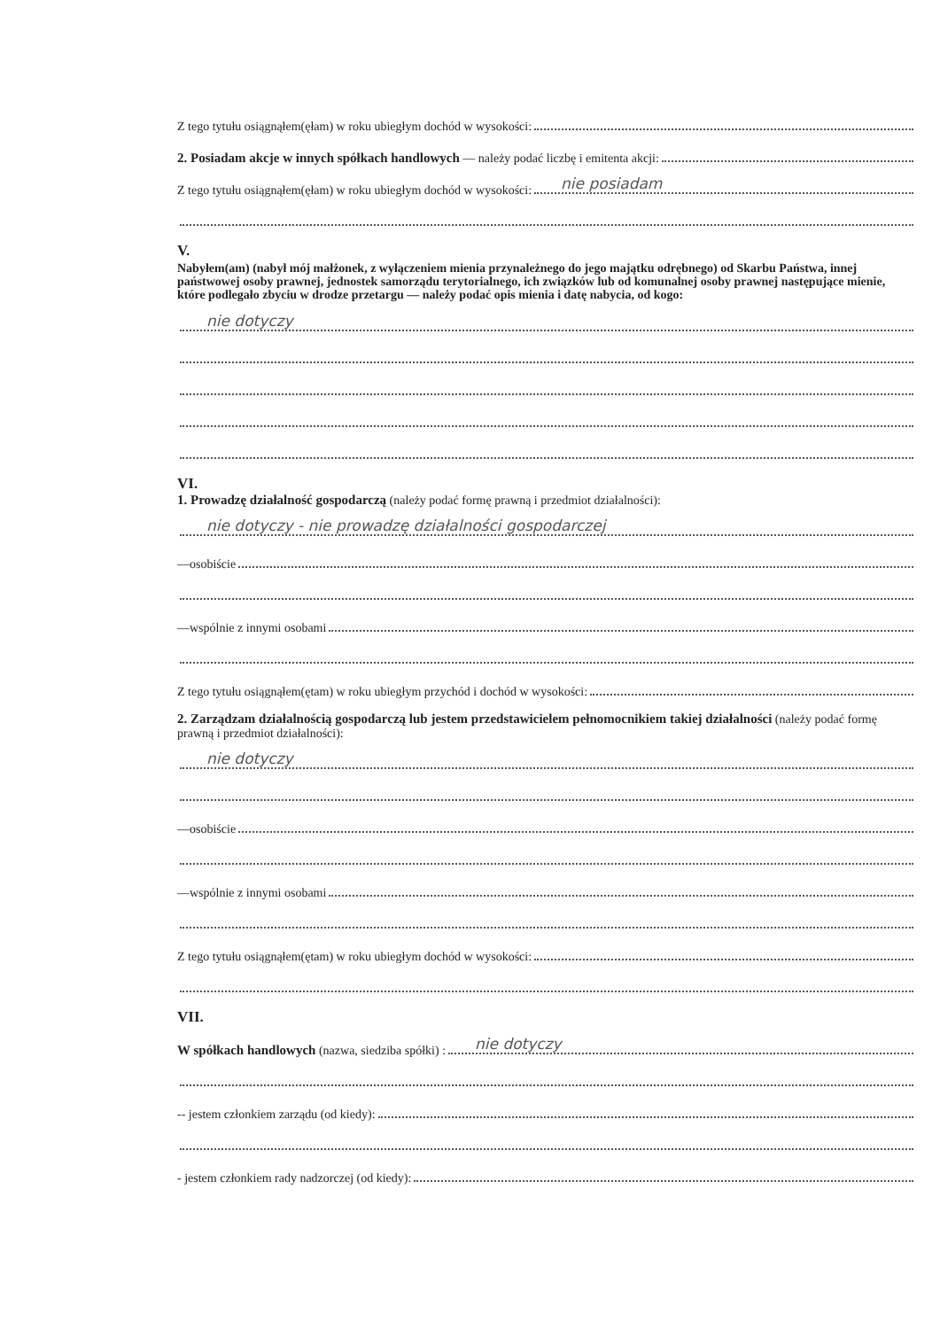Z tego tytułu osiągnąłem(ęłam) w roku ubiegłym dochód w wysokości:
2. Posiadam akcje w innych spółkach handlowych — należy podać liczbę i emitenta akcji:
Z tego tytułu osiągnąłem(ęłam) w roku ubiegłym dochód w wysokości: nie posiadam
V.
Nabyłem(am) (nabył mój małżonek, z wyłączeniem mienia przynależnego do jego majątku odrębnego) od Skarbu Państwa, innej państwowej osoby prawnej, jednostek samorządu terytorialnego, ich związków lub od komunalnej osoby prawnej następujące mienie, które podlegało zbyciu w drodze przetargu — należy podać opis mienia i datę nabycia, od kogo:
nie dotyczy
VI.
1. Prowadzę działalność gospodarczą (należy podać formę prawną i przedmiot działalności):
nie dotyczy - nie prowadzę działalności gospodarczej
—osobiście
—wspólnie z innymi osobami
Z tego tytułu osiągnąłem(ętam) w roku ubiegłym przychód i dochód w wysokości:
2. Zarządzam działalnością gospodarczą lub jestem przedstawicielem pełnomocnikiem takiej działalności (należy podać formę prawną i przedmiot działalności):
nie dotyczy
—osobiście
—wspólnie z innymi osobami
Z tego tytułu osiągnąłem(ętam) w roku ubiegłym dochód w wysokości:
VII.
W spółkach handlowych (nazwa, siedziba spółki) : nie dotyczy
-- jestem członkiem zarządu (od kiedy):
- jestem członkiem rady nadzorczej (od kiedy):